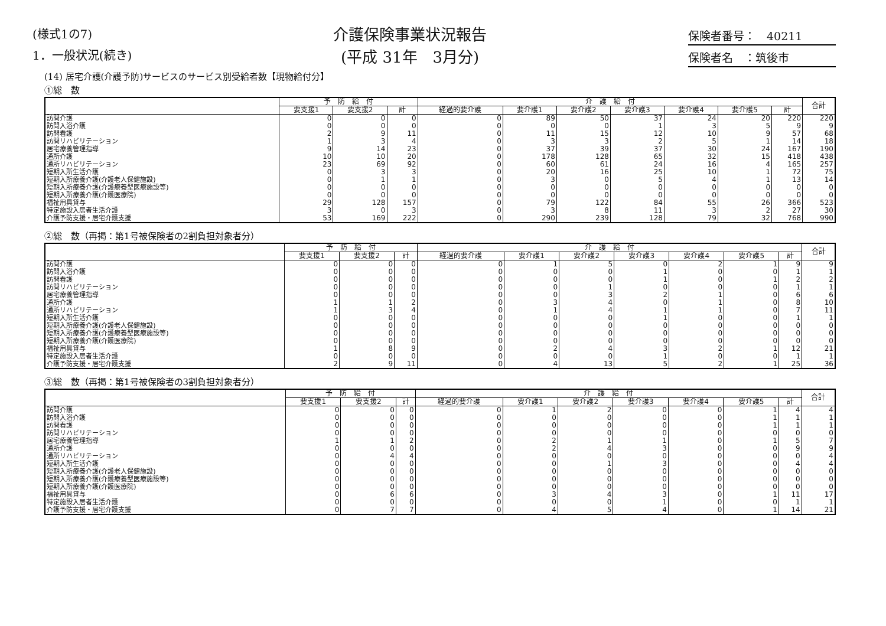(様式1の7)
1．一般状況(続き)
介護保険事業状況報告
(平成 31年　3月分)
保険者番号：　40211
保険者名　：筑後市
(14) 居宅介護(介護予防)サービスのサービス別受給者数【現物給付分】
①総　数
| | 予 防 給 付 | | | 介 護 給 付 | | | | | | | 合計 |
| --- | --- | --- | --- | --- | --- | --- | --- | --- | --- | --- | --- |
| | 要支援1 | 要支援2 | 計 | 経過的要介護 | 要介護1 | 要介護2 | 要介護3 | 要介護4 | 要介護5 | 計 | |
| 訪問介護 | 0 | 0 | 0 | 0 | 89 | 50 | 37 | 24 | 20 | 220 | 220 |
| 訪問入浴介護 | 0 | 0 | 0 | 0 | 0 | 0 | 1 | 3 | 5 | 9 | 9 |
| 訪問看護 | 2 | 9 | 11 | 0 | 11 | 15 | 12 | 10 | 9 | 57 | 68 |
| 訪問リハビリテーション | 1 | 3 | 4 | 0 | 3 | 3 | 2 | 5 | 1 | 14 | 18 |
| 居宅療養管理指導 | 9 | 14 | 23 | 0 | 37 | 39 | 37 | 30 | 24 | 167 | 190 |
| 通所介護 | 10 | 10 | 20 | 0 | 178 | 128 | 65 | 32 | 15 | 418 | 438 |
| 通所リハビリテーション | 23 | 69 | 92 | 0 | 60 | 61 | 24 | 16 | 4 | 165 | 257 |
| 短期入所生活介護 | 0 | 3 | 3 | 0 | 20 | 16 | 25 | 10 | 1 | 72 | 75 |
| 短期入所療養介護(介護老人保健施設) | 0 | 1 | 1 | 0 | 3 | 0 | 5 | 4 | 1 | 13 | 14 |
| 短期入所療養介護(介護療養型医療施設等) | 0 | 0 | 0 | 0 | 0 | 0 | 0 | 0 | 0 | 0 | 0 |
| 短期入所療養介護(介護医療院) | 0 | 0 | 0 | 0 | 0 | 0 | 0 | 0 | 0 | 0 | 0 |
| 福祉用具貸与 | 29 | 128 | 157 | 0 | 79 | 122 | 84 | 55 | 26 | 366 | 523 |
| 特定施設入居者生活介護 | 3 | 0 | 3 | 0 | 3 | 8 | 11 | 3 | 2 | 27 | 30 |
| 介護予防支援・居宅介護支援 | 53 | 169 | 222 | 0 | 290 | 239 | 128 | 79 | 32 | 768 | 990 |
②総　数（再掲：第1号被保険者の2割負担対象者分）
| | 予 防 給 付 | | | 介 護 給 付 | | | | | | | 合計 |
| --- | --- | --- | --- | --- | --- | --- | --- | --- | --- | --- | --- |
| | 要支援1 | 要支援2 | 計 | 経過的要介護 | 要介護1 | 要介護2 | 要介護3 | 要介護4 | 要介護5 | 計 | |
| 訪問介護 | 0 | 0 | 0 | 0 | 1 | 5 | 0 | 2 | 1 | 9 | 9 |
| 訪問入浴介護 | 0 | 0 | 0 | 0 | 0 | 0 | 1 | 0 | 0 | 1 | 1 |
| 訪問看護 | 0 | 0 | 0 | 0 | 0 | 0 | 1 | 0 | 1 | 2 | 2 |
| 訪問リハビリテーション | 0 | 0 | 0 | 0 | 0 | 1 | 0 | 0 | 0 | 1 | 1 |
| 居宅療養管理指導 | 0 | 0 | 0 | 0 | 0 | 3 | 2 | 1 | 0 | 6 | 6 |
| 通所介護 | 1 | 1 | 2 | 0 | 3 | 4 | 0 | 1 | 0 | 8 | 10 |
| 通所リハビリテーション | 1 | 3 | 4 | 0 | 1 | 4 | 1 | 1 | 0 | 7 | 11 |
| 短期入所生活介護 | 0 | 0 | 0 | 0 | 0 | 0 | 1 | 0 | 0 | 1 | 1 |
| 短期入所療養介護(介護老人保健施設) | 0 | 0 | 0 | 0 | 0 | 0 | 0 | 0 | 0 | 0 | 0 |
| 短期入所療養介護(介護療養型医療施設等) | 0 | 0 | 0 | 0 | 0 | 0 | 0 | 0 | 0 | 0 | 0 |
| 短期入所療養介護(介護医療院) | 0 | 0 | 0 | 0 | 0 | 0 | 0 | 0 | 0 | 0 | 0 |
| 福祉用具貸与 | 1 | 8 | 9 | 0 | 2 | 4 | 3 | 2 | 1 | 12 | 21 |
| 特定施設入居者生活介護 | 0 | 0 | 0 | 0 | 0 | 0 | 1 | 0 | 0 | 1 | 1 |
| 介護予防支援・居宅介護支援 | 2 | 9 | 11 | 0 | 4 | 13 | 5 | 2 | 1 | 25 | 36 |
③総　数（再掲：第1号被保険者の3割負担対象者分）
| | 予 防 給 付 | | | 介 護 給 付 | | | | | | | 合計 |
| --- | --- | --- | --- | --- | --- | --- | --- | --- | --- | --- | --- |
| | 要支援1 | 要支援2 | 計 | 経過的要介護 | 要介護1 | 要介護2 | 要介護3 | 要介護4 | 要介護5 | 計 | |
| 訪問介護 | 0 | 0 | 0 | 0 | 1 | 2 | 0 | 0 | 1 | 4 | 4 |
| 訪問入浴介護 | 0 | 0 | 0 | 0 | 0 | 0 | 0 | 0 | 1 | 1 | 1 |
| 訪問看護 | 0 | 0 | 0 | 0 | 0 | 0 | 0 | 0 | 1 | 1 | 1 |
| 訪問リハビリテーション | 0 | 0 | 0 | 0 | 0 | 0 | 0 | 0 | 0 | 0 | 0 |
| 居宅療養管理指導 | 1 | 1 | 2 | 0 | 2 | 1 | 1 | 0 | 1 | 5 | 7 |
| 通所介護 | 0 | 0 | 0 | 0 | 2 | 4 | 3 | 0 | 0 | 9 | 9 |
| 通所リハビリテーション | 0 | 4 | 4 | 0 | 0 | 0 | 0 | 0 | 0 | 0 | 4 |
| 短期入所生活介護 | 0 | 0 | 0 | 0 | 0 | 1 | 3 | 0 | 0 | 4 | 4 |
| 短期入所療養介護(介護老人保健施設) | 0 | 0 | 0 | 0 | 0 | 0 | 0 | 0 | 0 | 0 | 0 |
| 短期入所療養介護(介護療養型医療施設等) | 0 | 0 | 0 | 0 | 0 | 0 | 0 | 0 | 0 | 0 | 0 |
| 短期入所療養介護(介護医療院) | 0 | 0 | 0 | 0 | 0 | 0 | 0 | 0 | 0 | 0 | 0 |
| 福祉用具貸与 | 0 | 6 | 6 | 0 | 3 | 4 | 3 | 0 | 1 | 11 | 17 |
| 特定施設入居者生活介護 | 0 | 0 | 0 | 0 | 0 | 0 | 1 | 0 | 0 | 1 | 1 |
| 介護予防支援・居宅介護支援 | 0 | 7 | 7 | 0 | 4 | 5 | 4 | 0 | 1 | 14 | 21 |